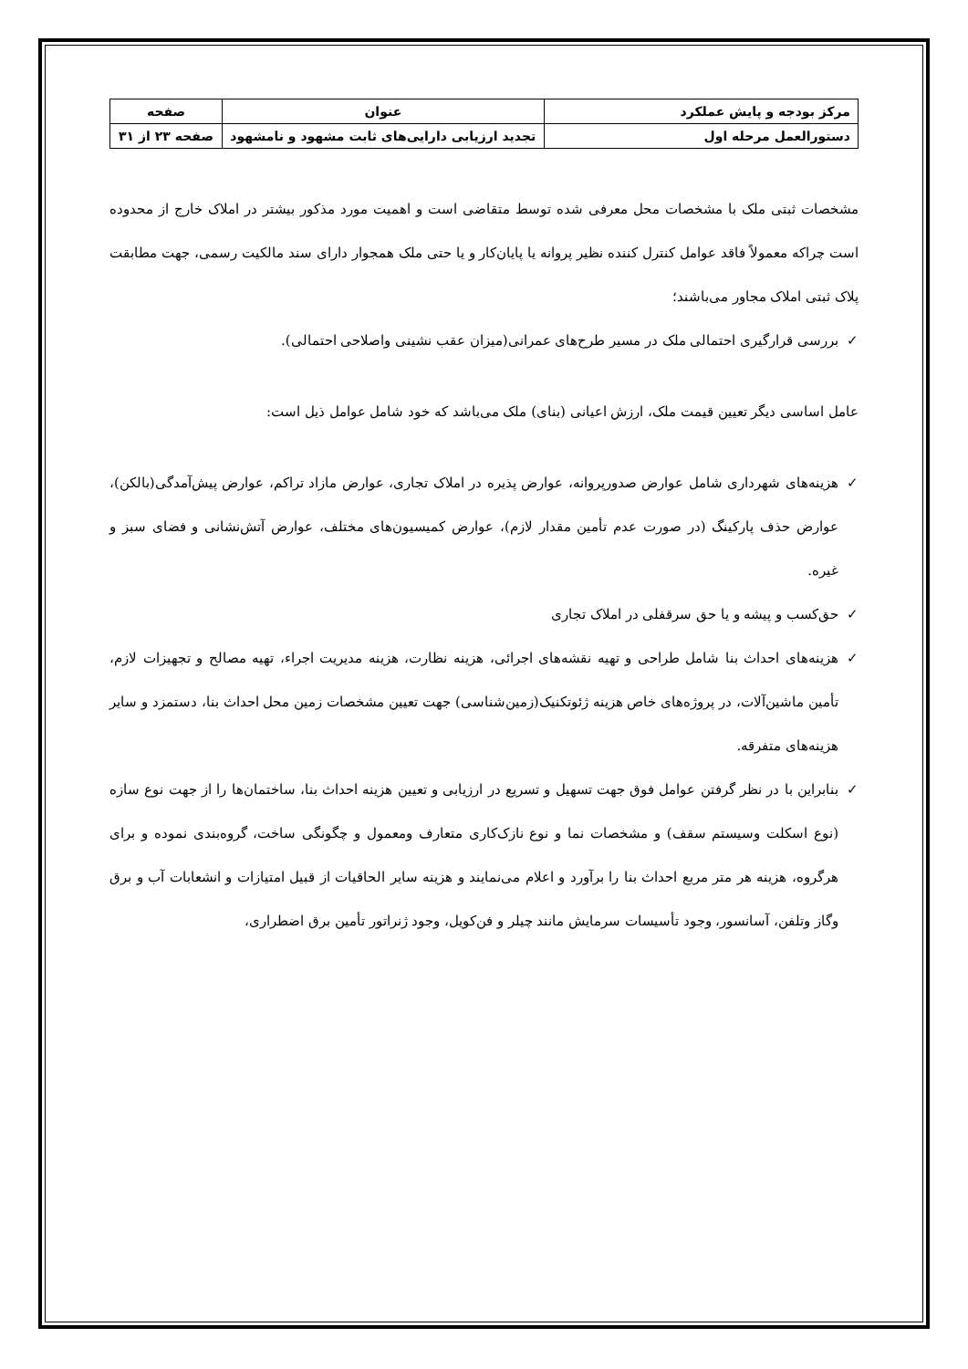| مرکز بودجه و پایش عملکرد | عنوان | صفحه |
| دستورالعمل مرحله اول | تجدید ارزیابی دارایی‌های ثابت مشهود و نامشهود | صفحه ۲۳ از ۳۱ |
مشخصات ثبتی ملک با مشخصات محل معرفی شده توسط متقاضی است و اهمیت مورد مذکور بیشتر در املاک خارج از محدوده است چراکه معمولاً فاقد عوامل کنترل کننده نظیر پروانه یا پایان‌کار و یا حتی ملک همجوار دارای سند مالکیت رسمی، جهت مطابقت پلاک ثبتی املاک مجاور می‌باشند؛
✓ بررسی قرارگیری احتمالی ملک در مسیر طرح‌های عمرانی(میزان عقب نشینی واصلاحی احتمالی).
عامل اساسی دیگر تعیین قیمت ملک، ارزش اعیانی (بنای) ملک می‌باشد که خود شامل عوامل ذیل است:
✓ هزینه‌های شهرداری شامل عوارض صدورپروانه، عوارض پذیره در املاک تجاری، عوارض مازاد تراکم، عوارض پیش‌آمدگی(بالکن)، عوارض حذف پارکینگ (در صورت عدم تأمین مقدار لازم)، عوارض کمیسیون‌های مختلف، عوارض آتش‌نشانی و فضای سبز و غیره.
✓ حق‌کسب و پیشه و یا حق سرقفلی در املاک تجاری
✓ هزینه‌های احداث بنا شامل طراحی و تهیه نقشه‌های اجرائی، هزینه نظارت، هزینه مدیریت اجراء، تهیه مصالح و تجهیزات لازم، تأمین ماشین‌آلات، در پروژه‌های خاص هزینه ژئوتکنیک(زمین‌شناسی) جهت تعیین مشخصات زمین محل احداث بنا، دستمزد و سایر هزینه‌های متفرقه.
✓ بنابراین با در نظر گرفتن عوامل فوق جهت تسهیل و تسریع در ارزیابی و تعیین هزینه احداث بنا، ساختمان‌ها را از جهت نوع سازه (نوع اسکلت وسیستم سقف) و مشخصات نما و نوع نازک‌کاری متعارف ومعمول و چگونگی ساخت، گروه‌بندی نموده و برای هرگروه، هزینه هر متر مربع احداث بنا را برآورد و اعلام می‌نمایند و هزینه سایر الحاقیات از قبیل امتیازات و انشعابات آب و برق وگاز وتلفن، آسانسور، وجود تأسیسات سرمایش مانند چیلر و فن‌کویل، وجود ژنراتور تأمین برق اضطراری،